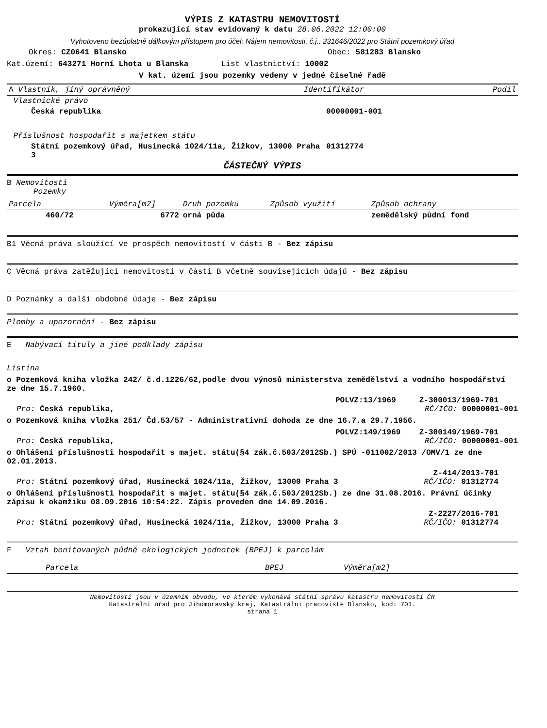VÝPIS Z KATASTRU NEMOVITOSTÍ
prokazující stav evidovaný k datu 28.06.2022 12:00:00
Vyhotoveno bezúplatně dálkovým přístupem pro účel: Nájem nemovitosti, č.j.: 231646/2022 pro Státní pozemkový úřad
Okres: CZ0641 Blansko Obec: 581283 Blansko
Kat.území: 643271 Horní Lhota u Blanska List vlastnictví: 10002
V kat. území jsou pozemky vedeny v jedné číselné řadě
| A Vlastník, jiný oprávněný | Identifikátor | Podíl |
| --- | --- | --- |
| Vlastnické právo | |
| Česká republika | 00000001-001 |
| Příslušnost hospodařit s majetkem státu | |
| Státní pozemkový úřad, Husinecká 1024/11a, Žižkov, 13000 Praha 3 | 01312774 |
ČÁSTEČNÝ VÝPIS
B Nemovitosti
Pozemky
| Parcela | Výměra[m2] | Druh pozemku | Způsob využití | Způsob ochrany |
| --- | --- | --- | --- | --- |
| 460/72 | 6772 | orná půda | | zemědělský půdní fond |
B1 Věcná práva sloužící ve prospěch nemovitostí v části B - Bez zápisu
C Věcná práva zatěžující nemovitosti v části B včetně souvisejících údajů - Bez zápisu
D Poznámky a další obdobné údaje - Bez zápisu
Plomby a upozornění - Bez zápisu
E Nabývací tituly a jiné podklady zápisu
Listina
o Pozemková kniha vložka 242/ č.d.1226/62,podle dvou výnosů ministerstva zemědělství a vodního hospodářství ze dne 15.7.1960.
POLVZ:13/1969 Z-300013/1969-701
Pro: Česká republika, RČ/IČO: 00000001-001
o Pozemková kniha vložka 251/ Čd.53/57 - Administrativní dohoda ze dne 16.7.a 29.7.1956.
POLVZ:149/1969 Z-300149/1969-701
Pro: Česká republika, RČ/IČO: 00000001-001
o Ohlášení příslušnosti hospodařit s majet. státu(§4 zák.č.503/2012Sb.) SPÚ -011002/2013 /OMV/1 ze dne 02.01.2013.
Z-414/2013-701
Pro: Státní pozemkový úřad, Husinecká 1024/11a, Žižkov, 13000 Praha 3 RČ/IČO: 01312774
o Ohlášení příslušnosti hospodařit s majet. státu(§4 zák.č.503/2012Sb.) ze dne 31.08.2016. Právní účinky zápisu k okamžiku 08.09.2016 10:54:22. Zápis proveden dne 14.09.2016.
Z-2227/2016-701
Pro: Státní pozemkový úřad, Husinecká 1024/11a, Žižkov, 13000 Praha 3 RČ/IČO: 01312774
F Vztah bonitovaných půdně ekologických jednotek (BPEJ) k parcelám
| Parcela | BPEJ | Výměra[m2] |
| --- | --- | --- |
Nemovitosti jsou v územním obvodu, ve kterém vykonává státní správu katastru nemovitostí ČR
Katastrální úřad pro Jihomoravský kraj, Katastrální pracoviště Blansko, kód: 701.
strana 1